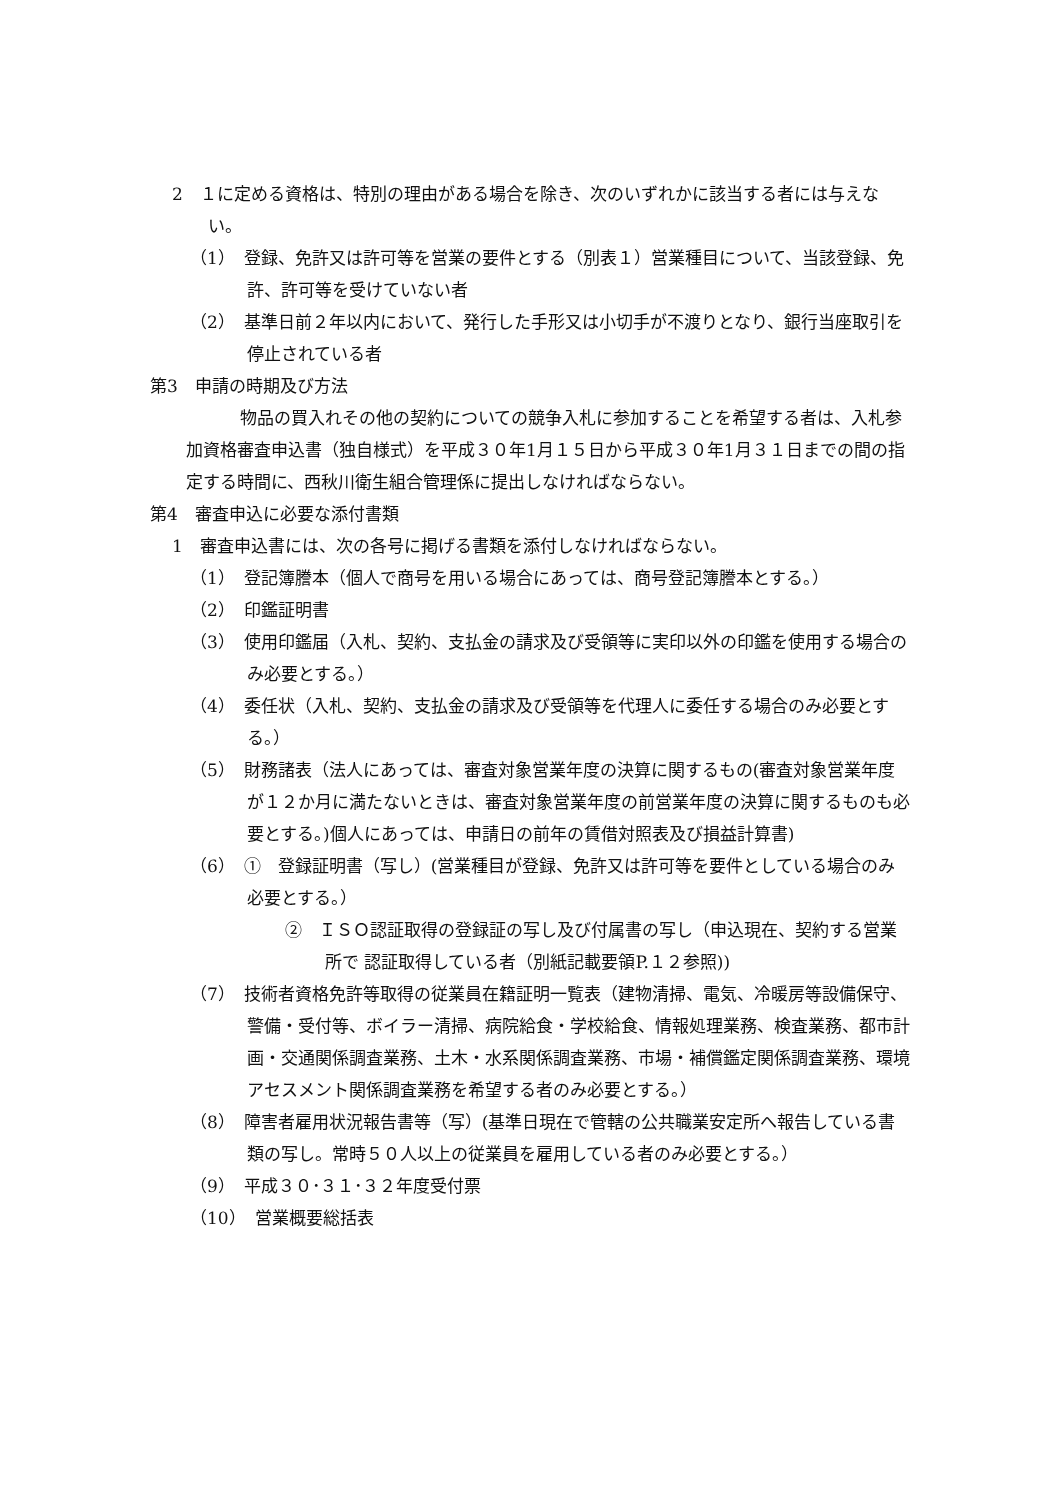2　１に定める資格は、特別の理由がある場合を除き、次のいずれかに該当する者には与えない。
（1）　登録、免許又は許可等を営業の要件とする（別表１）営業種目について、当該登録、免許、許可等を受けていない者
（2）　基準日前２年以内において、発行した手形又は小切手が不渡りとなり、銀行当座取引を停止されている者
第3　申請の時期及び方法
物品の買入れその他の契約についての競争入札に参加することを希望する者は、入札参加資格審査申込書（独自様式）を平成３０年1月１５日から平成３０年1月３１日までの間の指定する時間に、西秋川衛生組合管理係に提出しなければならない。
第4　審査申込に必要な添付書類
1　審査申込書には、次の各号に掲げる書類を添付しなければならない。
（1）　登記簿謄本（個人で商号を用いる場合にあっては、商号登記簿謄本とする。）
（2）　印鑑証明書
（3）　使用印鑑届（入札、契約、支払金の請求及び受領等に実印以外の印鑑を使用する場合のみ必要とする。）
（4）　委任状（入札、契約、支払金の請求及び受領等を代理人に委任する場合のみ必要とする。）
（5）　財務諸表（法人にあっては、審査対象営業年度の決算に関するもの(審査対象営業年度が１２か月に満たないときは、審査対象営業年度の前営業年度の決算に関するものも必要とする。)個人にあっては、申請日の前年の賃借対照表及び損益計算書)
（6）　①　登録証明書（写し）(営業種目が登録、免許又は許可等を要件としている場合のみ必要とする。）
②　ＩＳＯ認証取得の登録証の写し及び付属書の写し（申込現在、契約する営業所で 認証取得している者（別紙記載要領P.１２参照))
（7）　技術者資格免許等取得の従業員在籍証明一覧表（建物清掃、電気、冷暖房等設備保守、警備・受付等、ボイラー清掃、病院給食・学校給食、情報処理業務、検査業務、都市計画・交通関係調査業務、土木・水系関係調査業務、市場・補償鑑定関係調査業務、環境アセスメント関係調査業務を希望する者のみ必要とする。）
（8）　障害者雇用状況報告書等（写）(基準日現在で管轄の公共職業安定所へ報告している書類の写し。常時５０人以上の従業員を雇用している者のみ必要とする。）
（9）　平成３０･３１･３２年度受付票
（10）　営業概要総括表